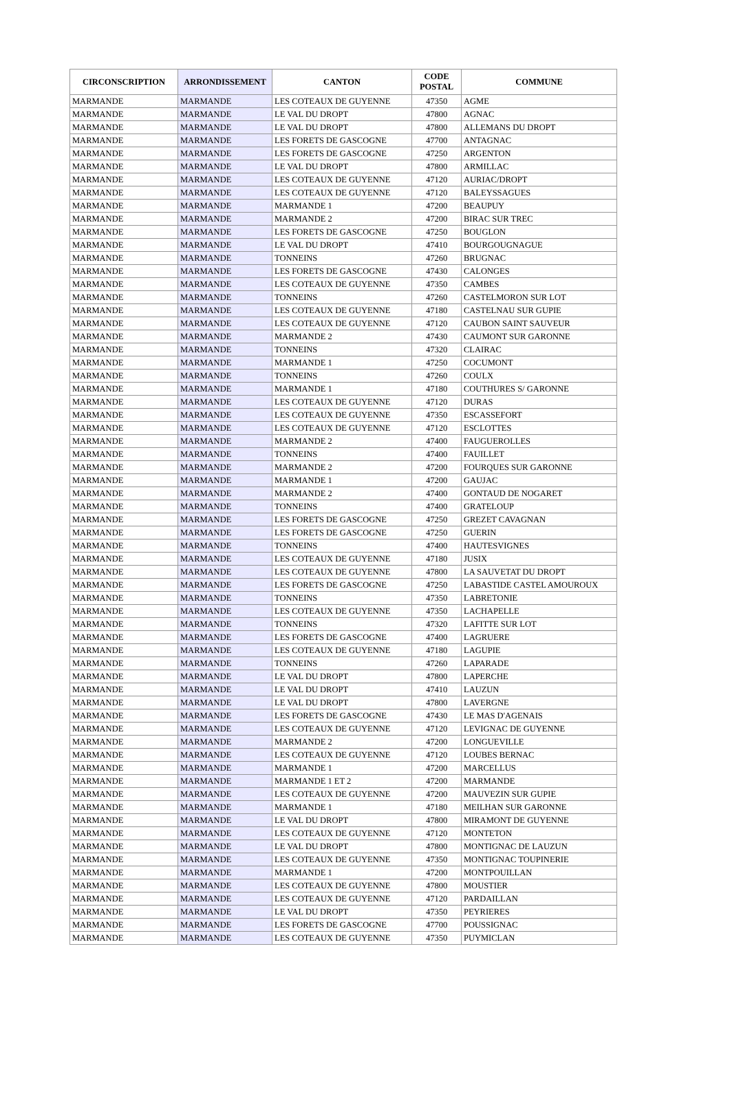| CIRCONSCRIPTION | ARRONDISSEMENT | CANTON | CODE POSTAL | COMMUNE |
| --- | --- | --- | --- | --- |
| MARMANDE | MARMANDE | LES COTEAUX DE GUYENNE | 47350 | AGME |
| MARMANDE | MARMANDE | LE VAL DU DROPT | 47800 | AGNAC |
| MARMANDE | MARMANDE | LE VAL DU DROPT | 47800 | ALLEMANS DU DROPT |
| MARMANDE | MARMANDE | LES FORETS DE GASCOGNE | 47700 | ANTAGNAC |
| MARMANDE | MARMANDE | LES FORETS DE GASCOGNE | 47250 | ARGENTON |
| MARMANDE | MARMANDE | LE VAL DU DROPT | 47800 | ARMILLAC |
| MARMANDE | MARMANDE | LES COTEAUX DE GUYENNE | 47120 | AURIAC/DROPT |
| MARMANDE | MARMANDE | LES COTEAUX DE GUYENNE | 47120 | BALEYSSAGUES |
| MARMANDE | MARMANDE | MARMANDE 1 | 47200 | BEAUPUY |
| MARMANDE | MARMANDE | MARMANDE 2 | 47200 | BIRAC SUR TREC |
| MARMANDE | MARMANDE | LES FORETS DE GASCOGNE | 47250 | BOUGLON |
| MARMANDE | MARMANDE | LE VAL DU DROPT | 47410 | BOURGOUGNAGUE |
| MARMANDE | MARMANDE | TONNEINS | 47260 | BRUGNAC |
| MARMANDE | MARMANDE | LES FORETS DE GASCOGNE | 47430 | CALONGES |
| MARMANDE | MARMANDE | LES COTEAUX DE GUYENNE | 47350 | CAMBES |
| MARMANDE | MARMANDE | TONNEINS | 47260 | CASTELMORON SUR LOT |
| MARMANDE | MARMANDE | LES COTEAUX DE GUYENNE | 47180 | CASTELNAU SUR GUPIE |
| MARMANDE | MARMANDE | LES COTEAUX DE GUYENNE | 47120 | CAUBON SAINT SAUVEUR |
| MARMANDE | MARMANDE | MARMANDE 2 | 47430 | CAUMONT SUR GARONNE |
| MARMANDE | MARMANDE | TONNEINS | 47320 | CLAIRAC |
| MARMANDE | MARMANDE | MARMANDE 1 | 47250 | COCUMONT |
| MARMANDE | MARMANDE | TONNEINS | 47260 | COULX |
| MARMANDE | MARMANDE | MARMANDE 1 | 47180 | COUTHURES S/ GARONNE |
| MARMANDE | MARMANDE | LES COTEAUX DE GUYENNE | 47120 | DURAS |
| MARMANDE | MARMANDE | LES COTEAUX DE GUYENNE | 47350 | ESCASSEFORT |
| MARMANDE | MARMANDE | LES COTEAUX DE GUYENNE | 47120 | ESCLOTTES |
| MARMANDE | MARMANDE | MARMANDE 2 | 47400 | FAUGUEROLLES |
| MARMANDE | MARMANDE | TONNEINS | 47400 | FAUILLET |
| MARMANDE | MARMANDE | MARMANDE 2 | 47200 | FOURQUES SUR GARONNE |
| MARMANDE | MARMANDE | MARMANDE 1 | 47200 | GAUJAC |
| MARMANDE | MARMANDE | MARMANDE 2 | 47400 | GONTAUD DE NOGARET |
| MARMANDE | MARMANDE | TONNEINS | 47400 | GRATELOUP |
| MARMANDE | MARMANDE | LES FORETS DE GASCOGNE | 47250 | GREZET CAVAGNAN |
| MARMANDE | MARMANDE | LES FORETS DE GASCOGNE | 47250 | GUERIN |
| MARMANDE | MARMANDE | TONNEINS | 47400 | HAUTESVIGNES |
| MARMANDE | MARMANDE | LES COTEAUX DE GUYENNE | 47180 | JUSIX |
| MARMANDE | MARMANDE | LES COTEAUX DE GUYENNE | 47800 | LA SAUVETAT DU DROPT |
| MARMANDE | MARMANDE | LES FORETS DE GASCOGNE | 47250 | LABASTIDE CASTEL AMOUROUX |
| MARMANDE | MARMANDE | TONNEINS | 47350 | LABRETONIE |
| MARMANDE | MARMANDE | LES COTEAUX DE GUYENNE | 47350 | LACHAPELLE |
| MARMANDE | MARMANDE | TONNEINS | 47320 | LAFITTE SUR LOT |
| MARMANDE | MARMANDE | LES FORETS DE GASCOGNE | 47400 | LAGRUERE |
| MARMANDE | MARMANDE | LES COTEAUX DE GUYENNE | 47180 | LAGUPIE |
| MARMANDE | MARMANDE | TONNEINS | 47260 | LAPARADE |
| MARMANDE | MARMANDE | LE VAL DU DROPT | 47800 | LAPERCHE |
| MARMANDE | MARMANDE | LE VAL DU DROPT | 47410 | LAUZUN |
| MARMANDE | MARMANDE | LE VAL DU DROPT | 47800 | LAVERGNE |
| MARMANDE | MARMANDE | LES FORETS DE GASCOGNE | 47430 | LE MAS D'AGENAIS |
| MARMANDE | MARMANDE | LES COTEAUX DE GUYENNE | 47120 | LEVIGNAC DE GUYENNE |
| MARMANDE | MARMANDE | MARMANDE 2 | 47200 | LONGUEVILLE |
| MARMANDE | MARMANDE | LES COTEAUX DE GUYENNE | 47120 | LOUBES BERNAC |
| MARMANDE | MARMANDE | MARMANDE 1 | 47200 | MARCELLUS |
| MARMANDE | MARMANDE | MARMANDE 1 ET 2 | 47200 | MARMANDE |
| MARMANDE | MARMANDE | LES COTEAUX DE GUYENNE | 47200 | MAUVEZIN SUR GUPIE |
| MARMANDE | MARMANDE | MARMANDE 1 | 47180 | MEILHAN SUR GARONNE |
| MARMANDE | MARMANDE | LE VAL DU DROPT | 47800 | MIRAMONT DE GUYENNE |
| MARMANDE | MARMANDE | LES COTEAUX DE GUYENNE | 47120 | MONTETON |
| MARMANDE | MARMANDE | LE VAL DU DROPT | 47800 | MONTIGNAC DE LAUZUN |
| MARMANDE | MARMANDE | LES COTEAUX DE GUYENNE | 47350 | MONTIGNAC TOUPINERIE |
| MARMANDE | MARMANDE | MARMANDE 1 | 47200 | MONTPOUILLAN |
| MARMANDE | MARMANDE | LES COTEAUX DE GUYENNE | 47800 | MOUSTIER |
| MARMANDE | MARMANDE | LES COTEAUX DE GUYENNE | 47120 | PARDAILLAN |
| MARMANDE | MARMANDE | LE VAL DU DROPT | 47350 | PEYRIERES |
| MARMANDE | MARMANDE | LES FORETS DE GASCOGNE | 47700 | POUSSIGNAC |
| MARMANDE | MARMANDE | LES COTEAUX DE GUYENNE | 47350 | PUYMICLAN |